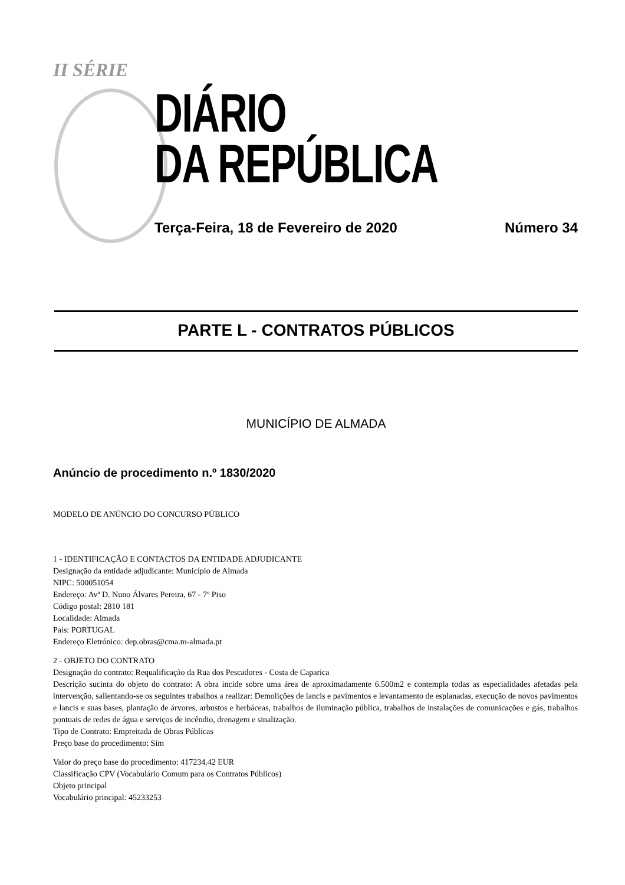II SÉRIE
DIÁRIO
DA REPÚBLICA
Terça-Feira, 18 de Fevereiro de 2020 Número 34
PARTE L - CONTRATOS PÚBLICOS
MUNICÍPIO DE ALMADA
Anúncio de procedimento n.º 1830/2020
MODELO DE ANÚNCIO DO CONCURSO PÚBLICO
1 - IDENTIFICAÇÃO E CONTACTOS DA ENTIDADE ADJUDICANTE
Designação da entidade adjudicante: Município de Almada
NIPC: 500051054
Endereço: Avª D. Nuno Álvares Pereira, 67 - 7º Piso
Código postal: 2810 181
Localidade: Almada
País: PORTUGAL
Endereço Eletrónico: dep.obras@cma.m-almada.pt
2 - OBJETO DO CONTRATO
Designação do contrato: Requalificação da Rua dos Pescadores - Costa de Caparica
Descrição sucinta do objeto do contrato: A obra incide sobre uma área de aproximadamente 6.500m2 e contempla todas as especialidades afetadas pela intervenção, salientando-se os seguintes trabalhos a realizar: Demolições de lancis e pavimentos e levantamento de esplanadas, execução de novos pavimentos e lancis e suas bases, plantação de árvores, arbustos e herbáceas, trabalhos de iluminação pública, trabalhos de instalações de comunicações e gás, trabalhos pontuais de redes de água e serviços de incêndio, drenagem e sinalização.
Tipo de Contrato: Empreitada de Obras Públicas
Preço base do procedimento: Sim
Valor do preço base do procedimento: 417234.42 EUR
Classificação CPV (Vocabulário Comum para os Contratos Públicos)
Objeto principal
Vocabulário principal: 45233253